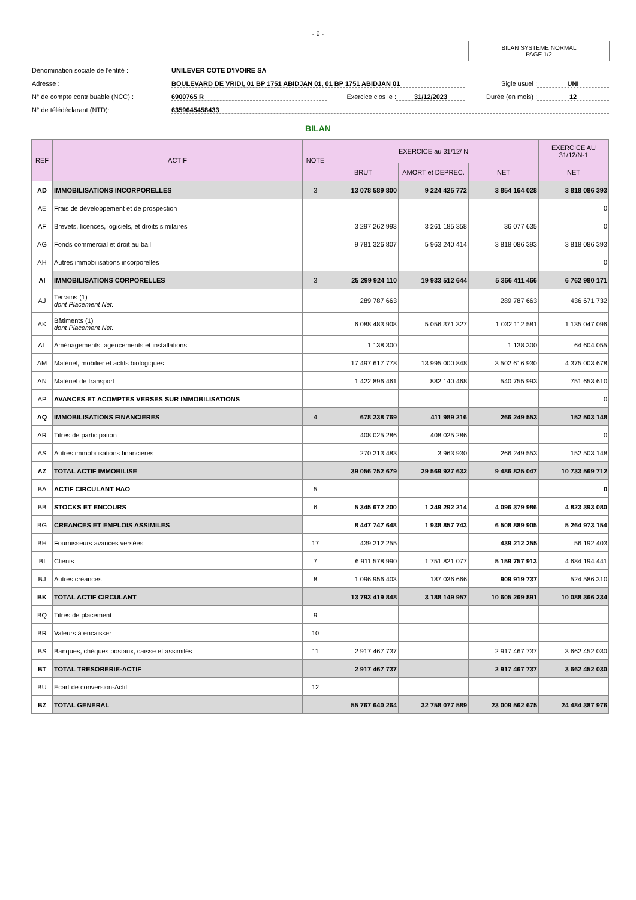- 9 -
BILAN SYSTEME NORMAL
PAGE 1/2
Dénomination sociale de l'entité : UNILEVER COTE D'IVOIRE SA
Adresse : BOULEVARD DE VRIDI, 01 BP 1751 ABIDJAN 01, 01 BP 1751 ABIDJAN 01 Sigle usuel : UNI
N° de compte contribuable (NCC) : 6900765 R Exercice clos le : 31/12/2023 Durée (en mois) : 12
N° de télédéclarant (NTD): 6359645458433
BILAN
| REF | ACTIF | NOTE | EXERCICE au 31/12/ N | | | EXERCICE AU 31/12/N-1 |
| --- | --- | --- | --- | --- | --- | --- |
| | | | BRUT | AMORT et DEPREC. | NET | NET |
| AD | IMMOBILISATIONS INCORPORELLES | 3 | 13 078 589 800 | 9 224 425 772 | 3 854 164 028 | 3 818 086 393 |
| AE | Frais de développement et de prospection | | | | | 0 |
| AF | Brevets, licences, logiciels, et droits similaires | | 3 297 262 993 | 3 261 185 358 | 36 077 635 | 0 |
| AG | Fonds commercial et droit au bail | | 9 781 326 807 | 5 963 240 414 | 3 818 086 393 | 3 818 086 393 |
| AH | Autres immobilisations incorporelles | | | | | 0 |
| AI | IMMOBILISATIONS CORPORELLES | 3 | 25 299 924 110 | 19 933 512 644 | 5 366 411 466 | 6 762 980 171 |
| AJ | Terrains (1) dont Placement Net: | | 289 787 663 | | 289 787 663 | 436 671 732 |
| AK | Bâtiments (1) dont Placement Net: | | 6 088 483 908 | 5 056 371 327 | 1 032 112 581 | 1 135 047 096 |
| AL | Aménagements, agencements et installations | | 1 138 300 | | 1 138 300 | 64 604 055 |
| AM | Matériel, mobilier et actifs biologiques | | 17 497 617 778 | 13 995 000 848 | 3 502 616 930 | 4 375 003 678 |
| AN | Matériel de transport | | 1 422 896 461 | 882 140 468 | 540 755 993 | 751 653 610 |
| AP | AVANCES ET ACOMPTES VERSES SUR IMMOBILISATIONS | | | | | 0 |
| AQ | IMMOBILISATIONS FINANCIERES | 4 | 678 238 769 | 411 989 216 | 266 249 553 | 152 503 148 |
| AR | Titres de participation | | 408 025 286 | 408 025 286 | | 0 |
| AS | Autres immobilisations financières | | 270 213 483 | 3 963 930 | 266 249 553 | 152 503 148 |
| AZ | TOTAL ACTIF IMMOBILISE | | 39 056 752 679 | 29 569 927 632 | 9 486 825 047 | 10 733 569 712 |
| BA | ACTIF CIRCULANT HAO | 5 | | | | 0 |
| BB | STOCKS ET ENCOURS | 6 | 5 345 672 200 | 1 249 292 214 | 4 096 379 986 | 4 823 393 080 |
| BG | CREANCES ET EMPLOIS ASSIMILES | | 8 447 747 648 | 1 938 857 743 | 6 508 889 905 | 5 264 973 154 |
| BH | Fournisseurs avances versées | 17 | 439 212 255 | | 439 212 255 | 56 192 403 |
| BI | Clients | 7 | 6 911 578 990 | 1 751 821 077 | 5 159 757 913 | 4 684 194 441 |
| BJ | Autres créances | 8 | 1 096 956 403 | 187 036 666 | 909 919 737 | 524 586 310 |
| BK | TOTAL ACTIF CIRCULANT | | 13 793 419 848 | 3 188 149 957 | 10 605 269 891 | 10 088 366 234 |
| BQ | Titres de placement | 9 | | | | |
| BR | Valeurs à encaisser | 10 | | | | |
| BS | Banques, chèques postaux, caisse et assimilés | 11 | 2 917 467 737 | | 2 917 467 737 | 3 662 452 030 |
| BT | TOTAL TRESORERIE-ACTIF | | 2 917 467 737 | | 2 917 467 737 | 3 662 452 030 |
| BU | Ecart de conversion-Actif | 12 | | | | |
| BZ | TOTAL GENERAL | | 55 767 640 264 | 32 758 077 589 | 23 009 562 675 | 24 484 387 976 |